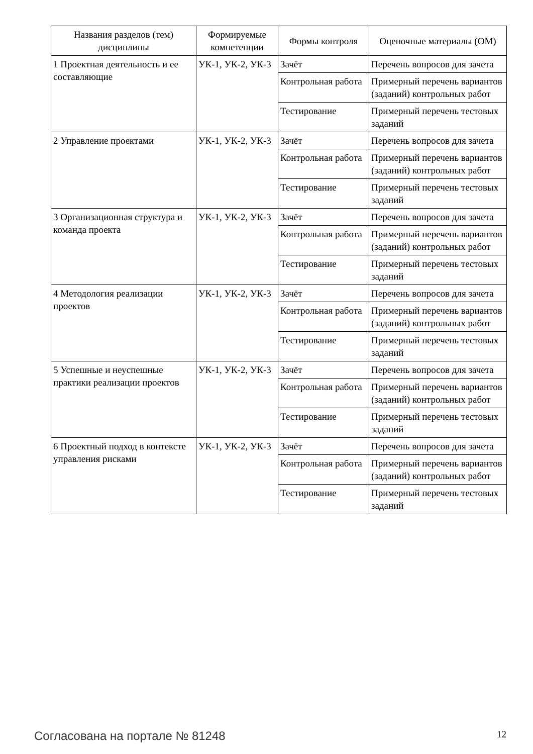| Названия разделов (тем) дисциплины | Формируемые компетенции | Формы контроля | Оценочные материалы (ОМ) |
| --- | --- | --- | --- |
| 1 Проектная деятельность и ее составляющие | УК-1, УК-2, УК-3 | Зачёт | Перечень вопросов для зачета |
| | | Контрольная работа | Примерный перечень вариантов (заданий) контрольных работ |
| | | Тестирование | Примерный перечень тестовых заданий |
| 2 Управление проектами | УК-1, УК-2, УК-3 | Зачёт | Перечень вопросов для зачета |
| | | Контрольная работа | Примерный перечень вариантов (заданий) контрольных работ |
| | | Тестирование | Примерный перечень тестовых заданий |
| 3 Организационная структура и команда проекта | УК-1, УК-2, УК-3 | Зачёт | Перечень вопросов для зачета |
| | | Контрольная работа | Примерный перечень вариантов (заданий) контрольных работ |
| | | Тестирование | Примерный перечень тестовых заданий |
| 4 Методология реализации проектов | УК-1, УК-2, УК-3 | Зачёт | Перечень вопросов для зачета |
| | | Контрольная работа | Примерный перечень вариантов (заданий) контрольных работ |
| | | Тестирование | Примерный перечень тестовых заданий |
| 5 Успешные и неуспешные практики реализации проектов | УК-1, УК-2, УК-3 | Зачёт | Перечень вопросов для зачета |
| | | Контрольная работа | Примерный перечень вариантов (заданий) контрольных работ |
| | | Тестирование | Примерный перечень тестовых заданий |
| 6 Проектный подход в контексте управления рисками | УК-1, УК-2, УК-3 | Зачёт | Перечень вопросов для зачета |
| | | Контрольная работа | Примерный перечень вариантов (заданий) контрольных работ |
| | | Тестирование | Примерный перечень тестовых заданий |
Согласована на портале № 81248 12